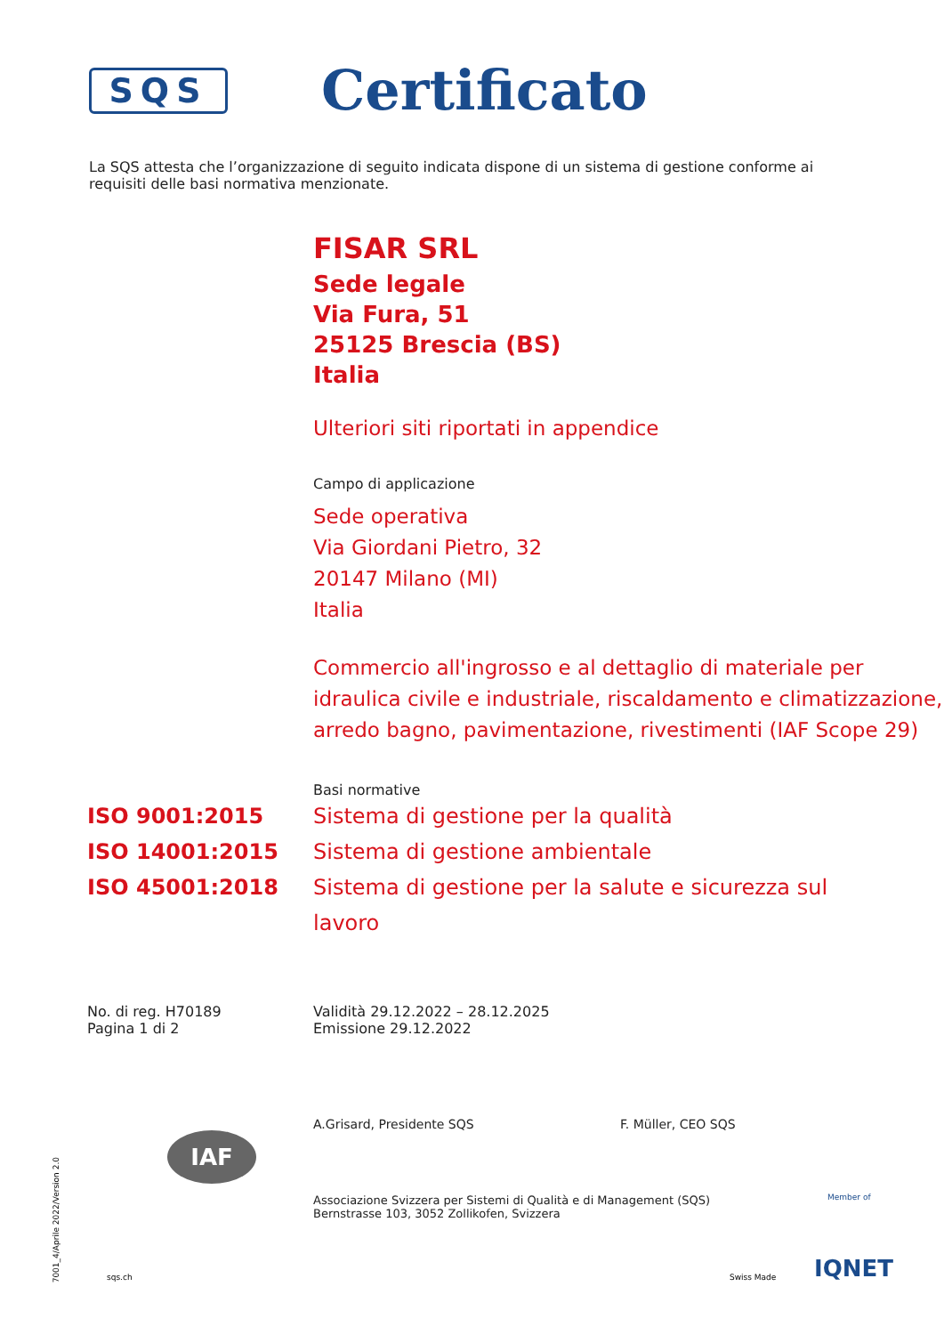SQS
Certificato
La SQS attesta che l’organizzazione di seguito indicata dispone di un sistema di gestione conforme ai requisiti delle basi normativa menzionate.
FISAR SRL
Sede legale
Via Fura, 51
25125 Brescia (BS)
Italia
Ulteriori siti riportati in appendice
Campo di applicazione
Sede operativa
Via Giordani Pietro, 32
20147 Milano (MI)
Italia
Commercio all'ingrosso e al dettaglio di materiale per idraulica civile e industriale, riscaldamento e climatizzazione, arredo bagno, pavimentazione, rivestimenti (IAF Scope 29)
Basi normative
ISO 9001:2015 Sistema di gestione per la qualità
ISO 14001:2015 Sistema di gestione ambientale
ISO 45001:2018 Sistema di gestione per la salute e sicurezza sul lavoro
No. di reg. H70189
Pagina 1 di 2
Validità 29.12.2022 – 28.12.2025
Emissione 29.12.2022
A.Grisard, Presidente SQS F. Müller, CEO SQS
Associazione Svizzera per Sistemi di Qualità e di Management (SQS)
Bernstrasse 103, 3052 Zollikofen, Svizzera
sqs.ch Swiss Made
Member of
IQNET
IAF
7001_4/Aprile 2022/Version 2.0